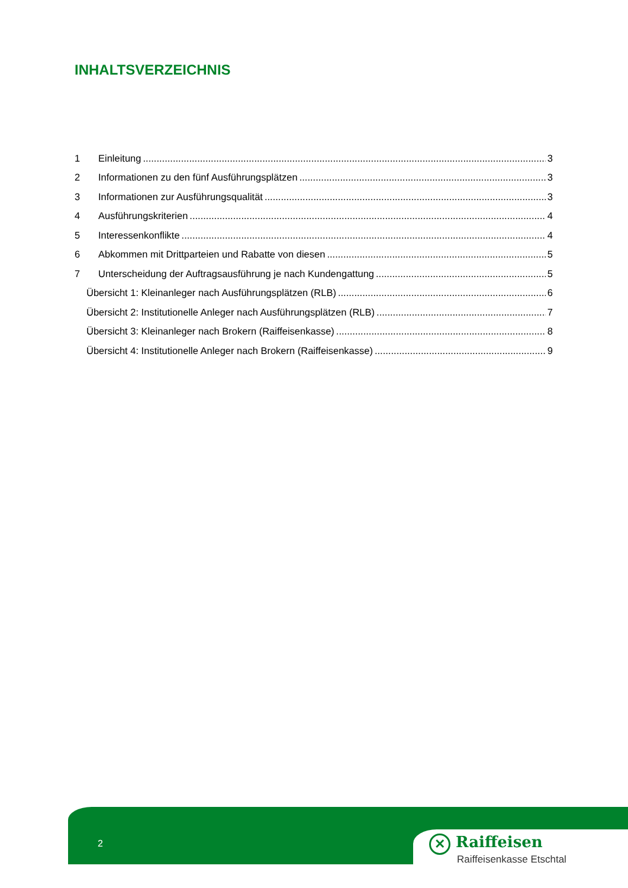INHALTSVERZEICHNIS
1 Einleitung 3
2 Informationen zu den fünf Ausführungsplätzen 3
3 Informationen zur Ausführungsqualität 3
4 Ausführungskriterien 4
5 Interessenkonflikte 4
6 Abkommen mit Drittparteien und Rabatte von diesen 5
7 Unterscheidung der Auftragsausführung je nach Kundengattung 5
Übersicht 1: Kleinanleger nach Ausführungsplätzen (RLB) 6
Übersicht 2: Institutionelle Anleger nach Ausführungsplätzen (RLB) 7
Übersicht 3: Kleinanleger nach Brokern (Raiffeisenkasse) 8
Übersicht 4: Institutionelle Anleger nach Brokern (Raiffeisenkasse) 9
2
✕ Raiffeisen
Raiffeisenkasse Etschtal